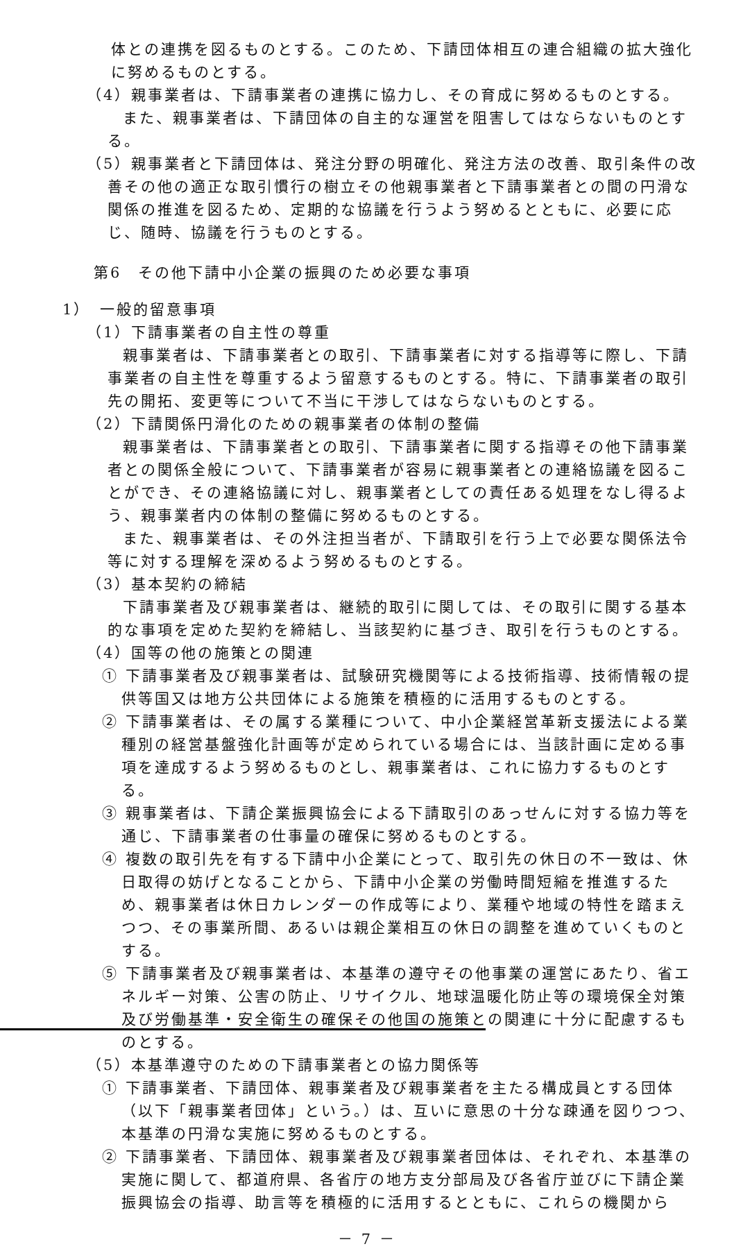体との連携を図るものとする。このため、下請団体相互の連合組織の拡大強化に努めるものとする。
（4）親事業者は、下請事業者の連携に協力し、その育成に努めるものとする。
また、親事業者は、下請団体の自主的な運営を阻害してはならないものとする。
（5）親事業者と下請団体は、発注分野の明確化、発注方法の改善、取引条件の改善その他の適正な取引慣行の樹立その他親事業者と下請事業者との間の円滑な関係の推進を図るため、定期的な協議を行うよう努めるとともに、必要に応じ、随時、協議を行うものとする。
第6　その他下請中小企業の振興のため必要な事項
1）　一般的留意事項
（1）下請事業者の自主性の尊重
親事業者は、下請事業者との取引、下請事業者に対する指導等に際し、下請事業者の自主性を尊重するよう留意するものとする。特に、下請事業者の取引先の開拓、変更等について不当に干渉してはならないものとする。
（2）下請関係円滑化のための親事業者の体制の整備
親事業者は、下請事業者との取引、下請事業者に関する指導その他下請事業者との関係全般について、下請事業者が容易に親事業者との連絡協議を図ることができ、その連絡協議に対し、親事業者としての責任ある処理をなし得るよう、親事業者内の体制の整備に努めるものとする。
また、親事業者は、その外注担当者が、下請取引を行う上で必要な関係法令等に対する理解を深めるよう努めるものとする。
（3）基本契約の締結
下請事業者及び親事業者は、継続的取引に関しては、その取引に関する基本的な事項を定めた契約を締結し、当該契約に基づき、取引を行うものとする。
（4）国等の他の施策との関連
① 下請事業者及び親事業者は、試験研究機関等による技術指導、技術情報の提供等国又は地方公共団体による施策を積極的に活用するものとする。
② 下請事業者は、その属する業種について、中小企業経営革新支援法による業種別の経営基盤強化計画等が定められている場合には、当該計画に定める事項を達成するよう努めるものとし、親事業者は、これに協力するものとする。
③ 親事業者は、下請企業振興協会による下請取引のあっせんに対する協力等を通じ、下請事業者の仕事量の確保に努めるものとする。
④ 複数の取引先を有する下請中小企業にとって、取引先の休日の不一致は、休日取得の妨げとなることから、下請中小企業の労働時間短縮を推進するため、親事業者は休日カレンダーの作成等により、業種や地域の特性を踏まえつつ、その事業所間、あるいは親企業相互の休日の調整を進めていくものとする。
⑤ 下請事業者及び親事業者は、本基準の遵守その他事業の運営にあたり、省エネルギー対策、公害の防止、リサイクル、地球温暖化防止等の環境保全対策及び労働基準・安全衛生の確保その他国の施策との関連に十分に配慮するものとする。
（5）本基準遵守のための下請事業者との協力関係等
① 下請事業者、下請団体、親事業者及び親事業者を主たる構成員とする団体（以下「親事業者団体」という。）は、互いに意思の十分な疎通を図りつつ、本基準の円滑な実施に努めるものとする。
② 下請事業者、下請団体、親事業者及び親事業者団体は、それぞれ、本基準の実施に関して、都道府県、各省庁の地方支分部局及び各省庁並びに下請企業振興協会の指導、助言等を積極的に活用するとともに、これらの機関から
－ 7 －